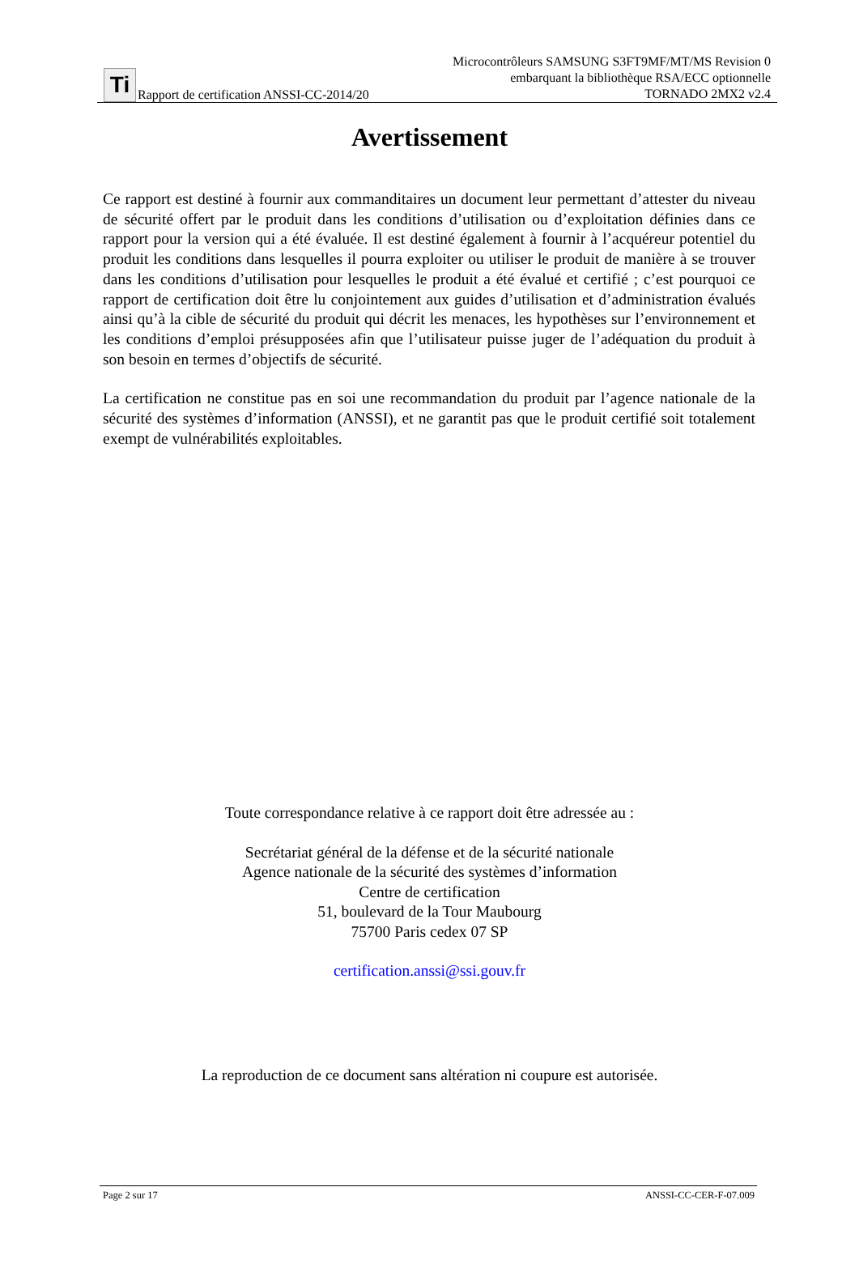Ti
Rapport de certification ANSSI-CC-2014/20
Microcontrôleurs SAMSUNG S3FT9MF/MT/MS Revision 0
embarquant la bibliothèque RSA/ECC optionnelle
TORNADO 2MX2 v2.4
Avertissement
Ce rapport est destiné à fournir aux commanditaires un document leur permettant d’attester du niveau de sécurité offert par le produit dans les conditions d’utilisation ou d’exploitation définies dans ce rapport pour la version qui a été évaluée. Il est destiné également à fournir à l’acquéreur potentiel du produit les conditions dans lesquelles il pourra exploiter ou utiliser le produit de manière à se trouver dans les conditions d’utilisation pour lesquelles le produit a été évalué et certifié ; c’est pourquoi ce rapport de certification doit être lu conjointement aux guides d’utilisation et d’administration évalués ainsi qu’à la cible de sécurité du produit qui décrit les menaces, les hypothèses sur l’environnement et les conditions d’emploi présupposées afin que l’utilisateur puisse juger de l’adéquation du produit à son besoin en termes d’objectifs de sécurité.
La certification ne constitue pas en soi une recommandation du produit par l’agence nationale de la sécurité des systèmes d’information (ANSSI), et ne garantit pas que le produit certifié soit totalement exempt de vulnérabilités exploitables.
Toute correspondance relative à ce rapport doit être adressée au :
Secrétariat général de la défense et de la sécurité nationale
Agence nationale de la sécurité des systèmes d’information
Centre de certification
51, boulevard de la Tour Maubourg
75700 Paris cedex 07 SP
certification.anssi@ssi.gouv.fr
La reproduction de ce document sans altération ni coupure est autorisée.
Page 2 sur 17 ANSSI-CC-CER-F-07.009